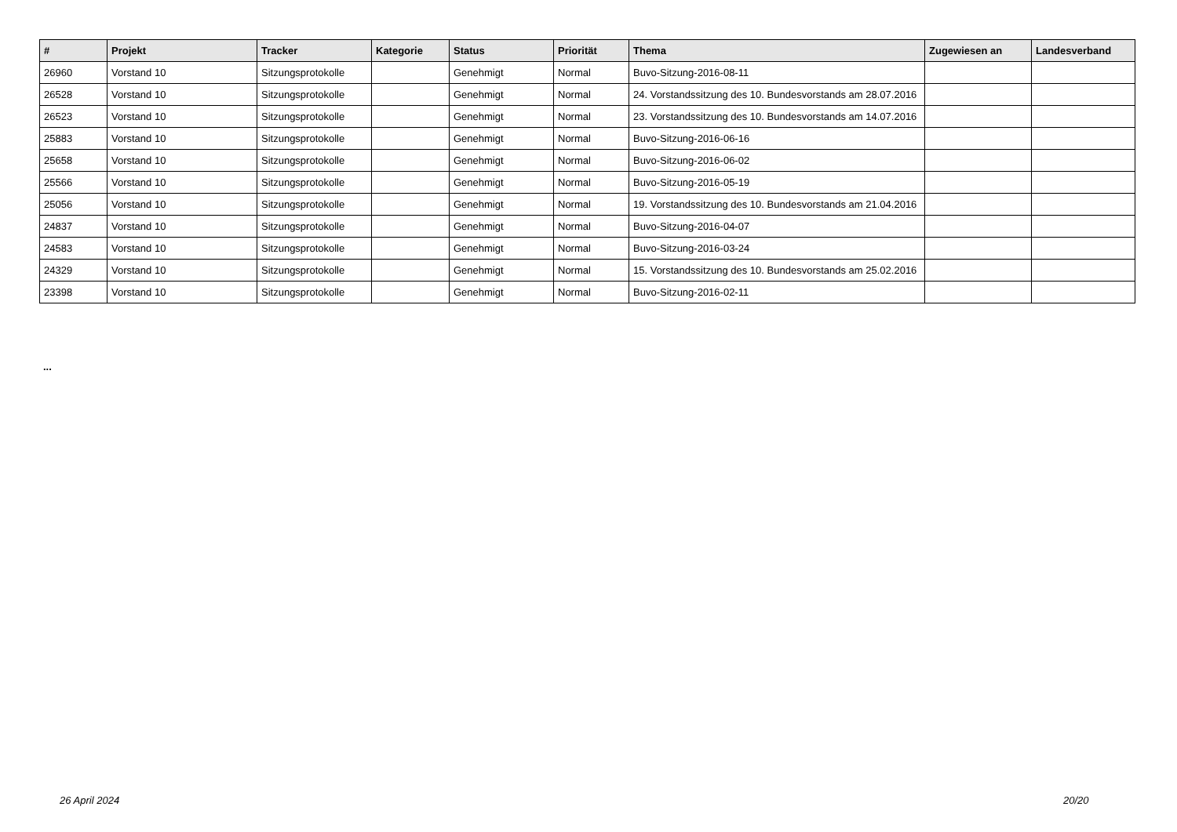| # | Projekt | Tracker | Kategorie | Status | Priorität | Thema | Zugewiesen an | Landesverband |
| --- | --- | --- | --- | --- | --- | --- | --- | --- |
| 26960 | Vorstand 10 | Sitzungsprotokolle | | Genehmigt | Normal | Buvo-Sitzung-2016-08-11 | | |
| 26528 | Vorstand 10 | Sitzungsprotokolle | | Genehmigt | Normal | 24. Vorstandssitzung des 10. Bundesvorstands am 28.07.2016 | | |
| 26523 | Vorstand 10 | Sitzungsprotokolle | | Genehmigt | Normal | 23. Vorstandssitzung des 10. Bundesvorstands am 14.07.2016 | | |
| 25883 | Vorstand 10 | Sitzungsprotokolle | | Genehmigt | Normal | Buvo-Sitzung-2016-06-16 | | |
| 25658 | Vorstand 10 | Sitzungsprotokolle | | Genehmigt | Normal | Buvo-Sitzung-2016-06-02 | | |
| 25566 | Vorstand 10 | Sitzungsprotokolle | | Genehmigt | Normal | Buvo-Sitzung-2016-05-19 | | |
| 25056 | Vorstand 10 | Sitzungsprotokolle | | Genehmigt | Normal | 19. Vorstandssitzung des 10. Bundesvorstands am 21.04.2016 | | |
| 24837 | Vorstand 10 | Sitzungsprotokolle | | Genehmigt | Normal | Buvo-Sitzung-2016-04-07 | | |
| 24583 | Vorstand 10 | Sitzungsprotokolle | | Genehmigt | Normal | Buvo-Sitzung-2016-03-24 | | |
| 24329 | Vorstand 10 | Sitzungsprotokolle | | Genehmigt | Normal | 15. Vorstandssitzung des 10. Bundesvorstands am 25.02.2016 | | |
| 23398 | Vorstand 10 | Sitzungsprotokolle | | Genehmigt | Normal | Buvo-Sitzung-2016-02-11 | | |
...
26 April 2024 20/20